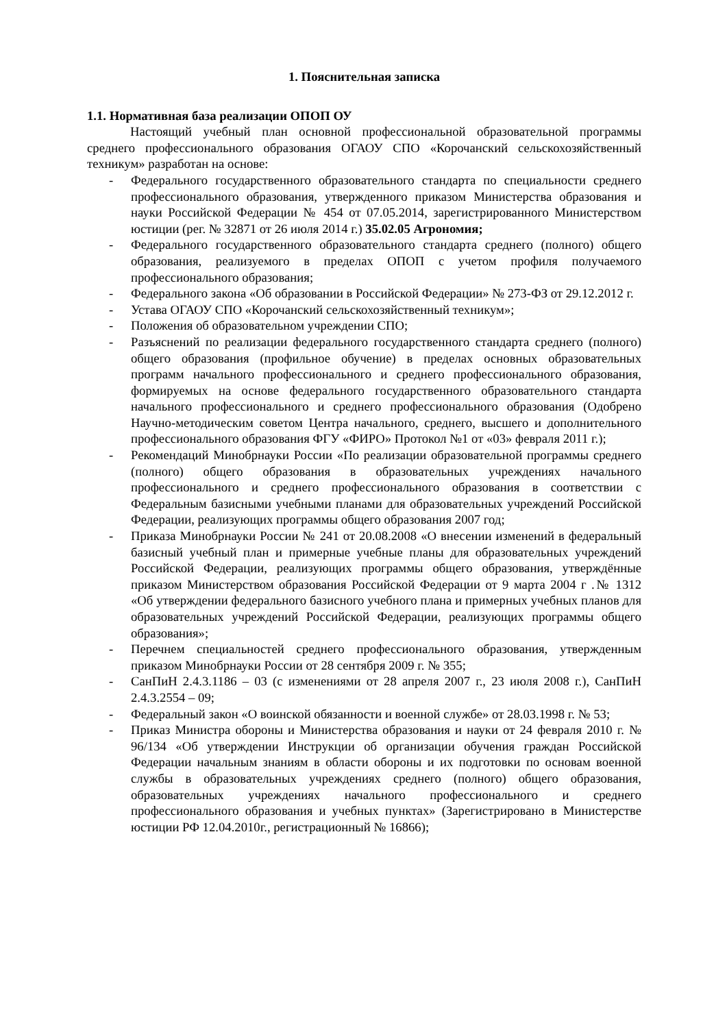1. Пояснительная записка
1.1. Нормативная база реализации ОПОП ОУ
Настоящий учебный план основной профессиональной образовательной программы среднего профессионального образования ОГАОУ СПО «Корочанский сельскохозяйственный техникум» разработан на основе:
- Федерального государственного образовательного стандарта по специальности среднего профессионального образования, утвержденного приказом Министерства образования и науки Российской Федерации № 454 от 07.05.2014, зарегистрированного Министерством юстиции (рег. № 32871 от 26 июля 2014 г.) 35.02.05 Агрономия;
- Федерального государственного образовательного стандарта среднего (полного) общего образования, реализуемого в пределах ОПОП с учетом профиля получаемого профессионального образования;
- Федерального закона «Об образовании в Российской Федерации» № 273-ФЗ от 29.12.2012 г.
- Устава ОГАОУ СПО «Корочанский сельскохозяйственный техникум»;
- Положения об образовательном учреждении СПО;
- Разъяснений по реализации федерального государственного стандарта среднего (полного) общего образования (профильное обучение) в пределах основных образовательных программ начального профессионального и среднего профессионального образования, формируемых на основе федерального государственного образовательного стандарта начального профессионального и среднего профессионального образования (Одобрено Научно-методическим советом Центра начального, среднего, высшего и дополнительного профессионального образования ФГУ «ФИРО» Протокол №1 от «03» февраля 2011 г.);
- Рекомендаций Минобрнауки России «По реализации образовательной программы среднего (полного) общего образования в образовательных учреждениях начального профессионального и среднего профессионального образования в соответствии с Федеральным базисными учебными планами для образовательных учреждений Российской Федерации, реализующих программы общего образования 2007 год;
- Приказа Минобрнауки России № 241 от 20.08.2008 «О внесении изменений в федеральный базисный учебный план и примерные учебные планы для образовательных учреждений Российской Федерации, реализующих программы общего образования, утверждённые приказом Министерством образования Российской Федерации от 9 марта 2004 г .№ 1312 «Об утверждении федерального базисного учебного плана и примерных учебных планов для образовательных учреждений Российской Федерации, реализующих программы общего образования»;
- Перечнем специальностей среднего профессионального образования, утвержденным приказом Минобрнауки России от 28 сентября 2009 г. № 355;
- СанПиН 2.4.3.1186 – 03 (с изменениями от 28 апреля 2007 г., 23 июля 2008 г.), СанПиН 2.4.3.2554 – 09;
- Федеральный закон «О воинской обязанности и военной службе» от 28.03.1998 г. № 53;
- Приказ Министра обороны и Министерства образования и науки от 24 февраля 2010 г. № 96/134 «Об утверждении Инструкции об организации обучения граждан Российской Федерации начальным знаниям в области обороны и их подготовки по основам военной службы в образовательных учреждениях среднего (полного) общего образования, образовательных учреждениях начального профессионального и среднего профессионального образования и учебных пунктах» (Зарегистрировано в Министерстве юстиции РФ 12.04.2010г., регистрационный № 16866);